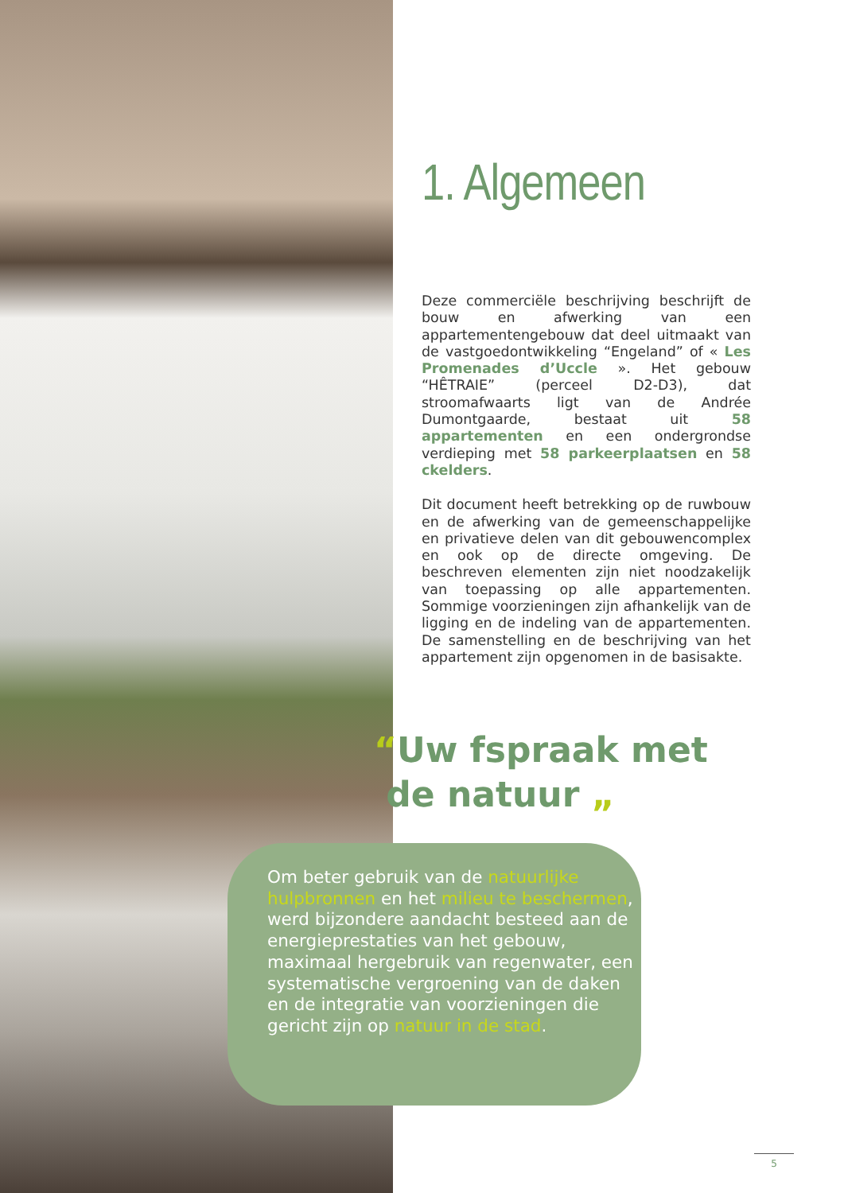1. Algemeen
Deze commerciële beschrijving beschrijft de bouw en afwerking van een appartementengebouw dat deel uitmaakt van de vastgoedontwikkeling “Engeland” of « Les Promenades d’Uccle ». Het gebouw “HÊTRAIE” (perceel D2-D3), dat stroomafwaarts ligt van de Andrée Dumontgaarde, bestaat uit 58 appartementen en een ondergrondse verdieping met 58 parkeerplaatsen en 58 ckelders.
Dit document heeft betrekking op de ruwbouw en de afwerking van de gemeenschappelijke en privatieve delen van dit gebouwencomplex en ook op de directe omgeving. De beschreven elementen zijn niet noodzakelijk van toepassing op alle appartementen. Sommige voorzieningen zijn afhankelijk van de ligging en de indeling van de appartementen. De samenstelling en de beschrijving van het appartement zijn opgenomen in de basisakte.
“Uw fspraak met
de natuur „
Om beter gebruik van de natuurlijke hulpbronnen en het milieu te beschermen, werd bijzondere aandacht besteed aan de energieprestaties van het gebouw, maximaal hergebruik van regenwater, een systematische vergroening van de daken en de integratie van voorzieningen die gericht zijn op natuur in de stad.
5